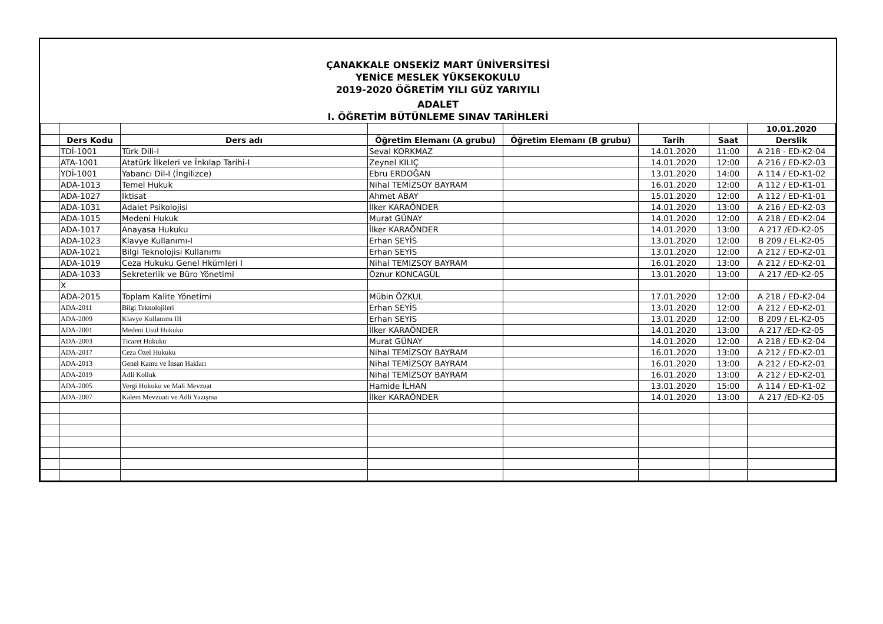ÇANAKKALE ONSEKİZ MART ÜNİVERSİTESİ
YENİCE MESLEK YÜKSEKOKULU
2019-2020 ÖĞRETİM YILI GÜZ YARIYILI
ADALET
I. ÖĞRETİM BÜTÜNLEME SINAV TARİHLERİ
| | | | | | | | 10.01.2020 |
| | Ders Kodu | Ders adı | Öğretim Elemanı (A grubu) | Öğretim Elemanı (B grubu) | Tarih | Saat | Derslik |
| | TDİ-1001 | Türk Dili-I | Seval KORKMAZ | | 14.01.2020 | 11:00 | A 218 - ED-K2-04 |
| | ATA-1001 | Atatürk İlkeleri ve İnkılap Tarihi-I | Zeynel KILIÇ | | 14.01.2020 | 12:00 | A 216 / ED-K2-03 |
| | YDİ-1001 | Yabancı Dil-I (İngilizce) | Ebru ERDOĞAN | | 13.01.2020 | 14:00 | A 114 / ED-K1-02 |
| | ADA-1013 | Temel Hukuk | Nihal TEMİZSOY BAYRAM | | 16.01.2020 | 12:00 | A 112 / ED-K1-01 |
| | ADA-1027 | İktisat | Ahmet ABAY | | 15.01.2020 | 12:00 | A 112 / ED-K1-01 |
| | ADA-1031 | Adalet Psikolojisi | İlker KARAÖNDER | | 14.01.2020 | 13:00 | A 216 / ED-K2-03 |
| | ADA-1015 | Medeni Hukuk | Murat GÜNAY | | 14.01.2020 | 12:00 | A 218 / ED-K2-04 |
| | ADA-1017 | Anayasa Hukuku | İlker KARAÖNDER | | 14.01.2020 | 13:00 | A 217 /ED-K2-05 |
| | ADA-1023 | Klavye Kullanımı-I | Erhan SEYİS | | 13.01.2020 | 12:00 | B 209 / EL-K2-05 |
| | ADA-1021 | Bilgi Teknolojisi Kullanımı | Erhan SEYİS | | 13.01.2020 | 12:00 | A 212 / ED-K2-01 |
| | ADA-1019 | Ceza Hukuku Genel Hkümleri I | Nihal TEMİZSOY BAYRAM | | 16.01.2020 | 13:00 | A 212 / ED-K2-01 |
| | ADA-1033 | Sekreterlik ve Büro Yönetimi | Öznur KONCAGÜL | | 13.01.2020 | 13:00 | A 217 /ED-K2-05 |
| | X | | | | | | |
| | ADA-2015 | Toplam Kalite Yönetimi | Mübin ÖZKUL | | 17.01.2020 | 12:00 | A 218 / ED-K2-04 |
| | ADA-2011 | Bilgi Teknolojileri | Erhan SEYİS | | 13.01.2020 | 12:00 | A 212 / ED-K2-01 |
| | ADA-2009 | Klavye Kullanımı III | Erhan SEYİS | | 13.01.2020 | 12:00 | B 209 / EL-K2-05 |
| | ADA-2001 | Medeni Usul Hukuku | İlker KARAÖNDER | | 14.01.2020 | 13:00 | A 217 /ED-K2-05 |
| | ADA-2003 | Ticaret Hukuku | Murat GÜNAY | | 14.01.2020 | 12:00 | A 218 / ED-K2-04 |
| | ADA-2017 | Ceza Özel Hukuku | Nihal TEMİZSOY BAYRAM | | 16.01.2020 | 13:00 | A 212 / ED-K2-01 |
| | ADA-2013 | Genel Kamu ve İnsan Hakları | Nihal TEMİZSOY BAYRAM | | 16.01.2020 | 13:00 | A 212 / ED-K2-01 |
| | ADA-2019 | Adli Kolluk | Nihal TEMİZSOY BAYRAM | | 16.01.2020 | 13:00 | A 212 / ED-K2-01 |
| | ADA-2005 | Vergi Hukuku ve Mali Mevzuat | Hamide İLHAN | | 13.01.2020 | 15:00 | A 114 / ED-K1-02 |
| | ADA-2007 | Kalem Mevzuatı ve Adli Yazışma | İlker KARAÖNDER | | 14.01.2020 | 13:00 | A 217 /ED-K2-05 |